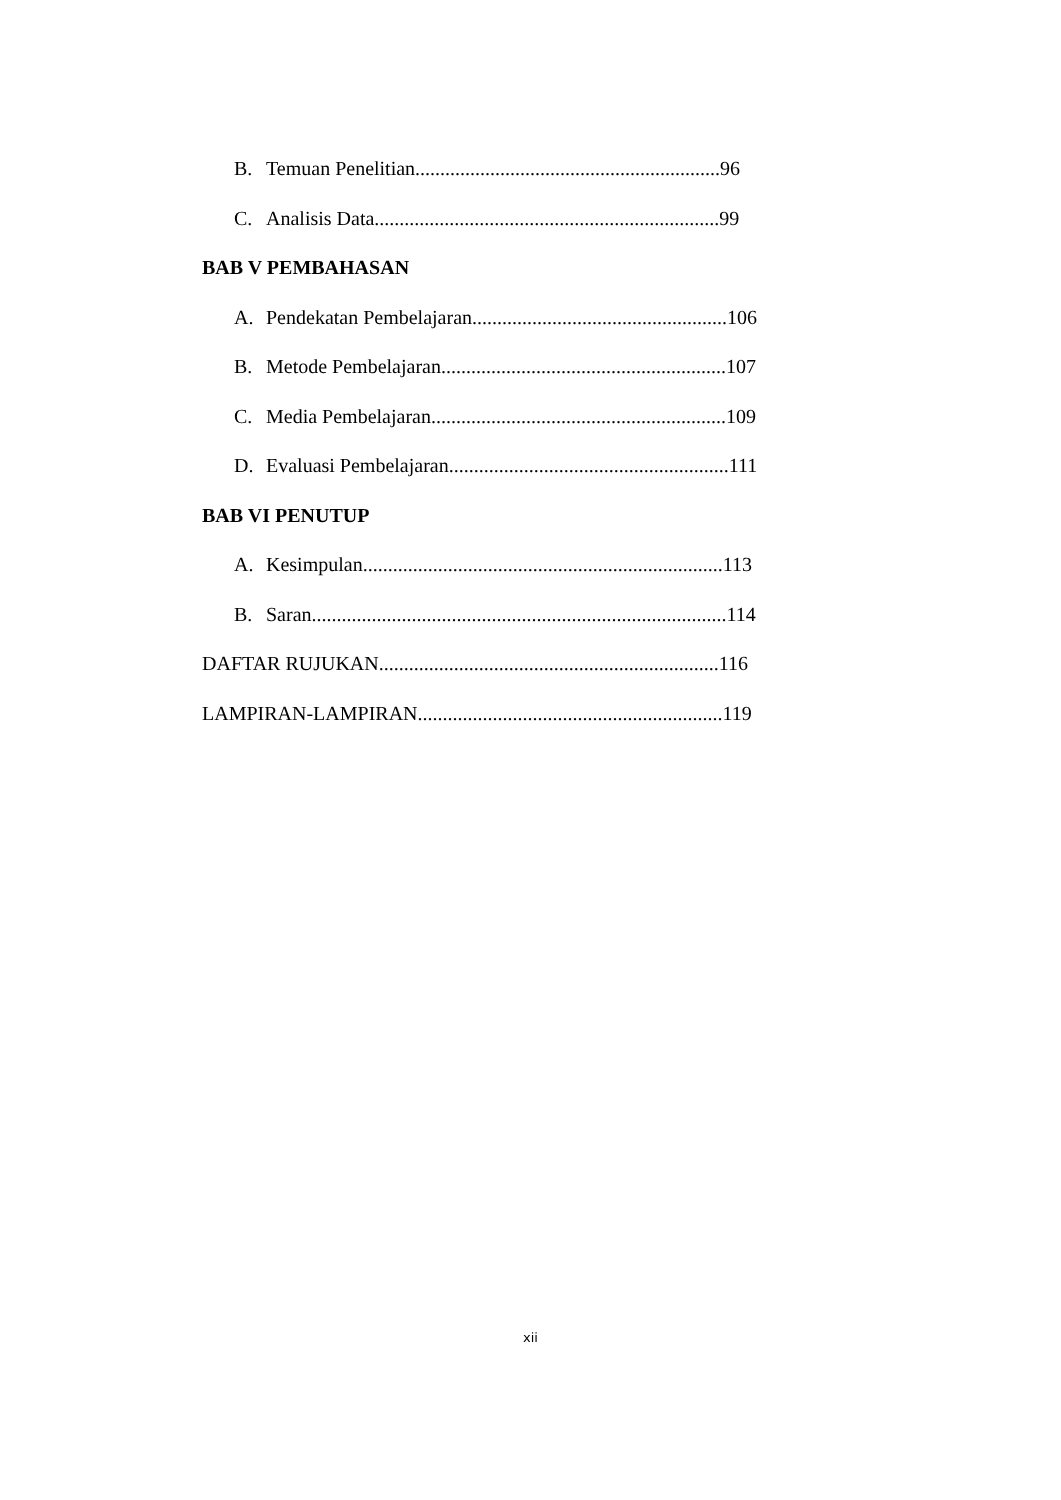B. Temuan Penelitian.............................................................96
C. Analisis Data.....................................................................99
BAB V PEMBAHASAN
A. Pendekatan Pembelajaran...................................................106
B. Metode Pembelajaran.........................................................107
C. Media Pembelajaran...........................................................109
D. Evaluasi Pembelajaran........................................................111
BAB VI PENUTUP
A. Kesimpulan........................................................................113
B. Saran...................................................................................114
DAFTAR RUJUKAN....................................................................116
LAMPIRAN-LAMPIRAN.............................................................119
xii